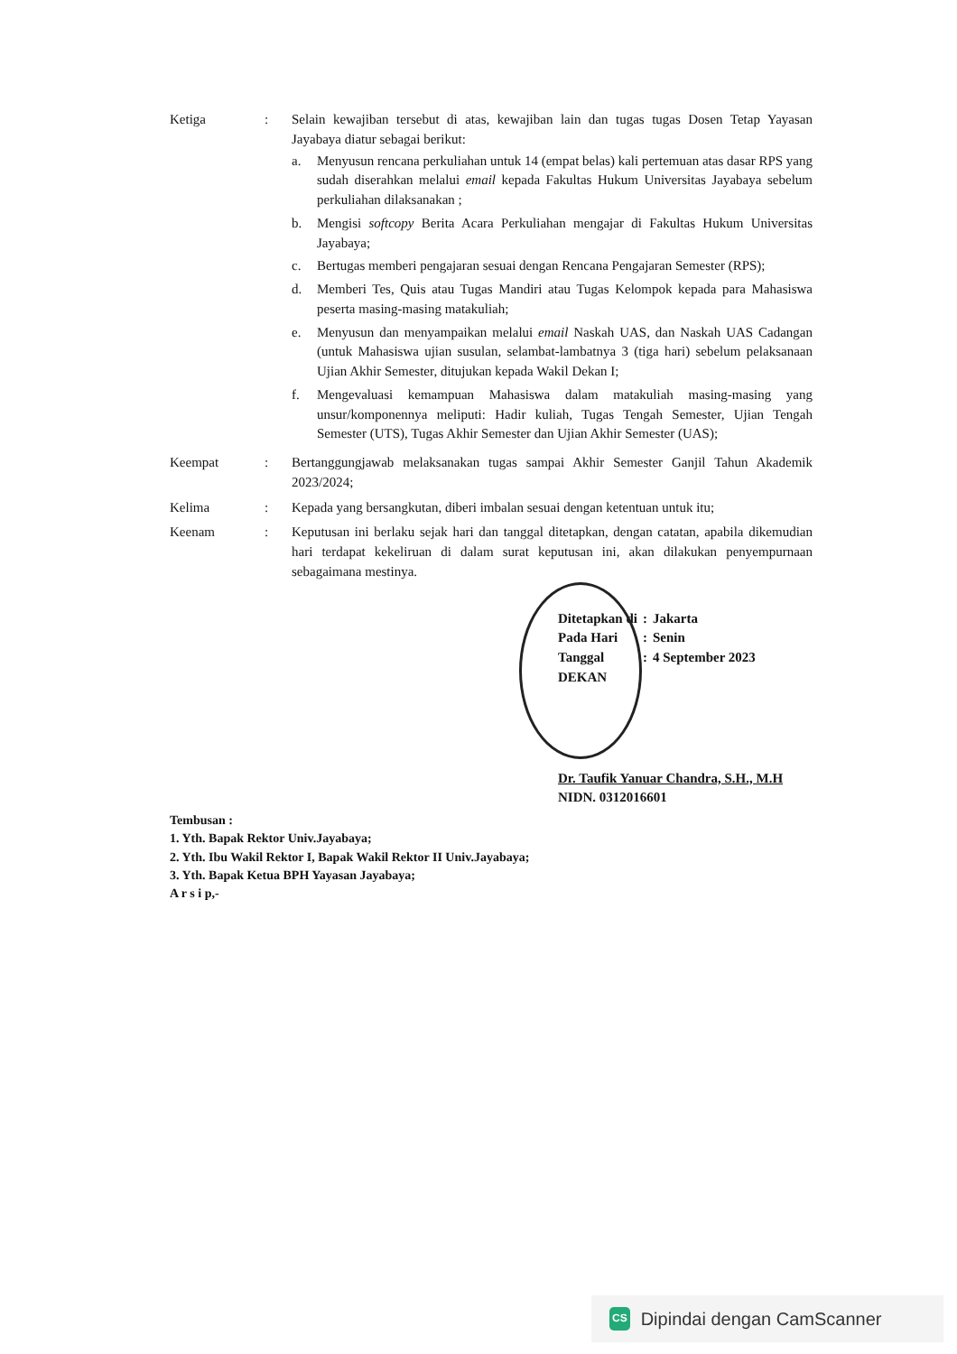Ketiga : Selain kewajiban tersebut di atas, kewajiban lain dan tugas tugas Dosen Tetap Yayasan Jayabaya diatur sebagai berikut:
a. Menyusun rencana perkuliahan untuk 14 (empat belas) kali pertemuan atas dasar RPS yang sudah diserahkan melalui email kepada Fakultas Hukum Universitas Jayabaya sebelum perkuliahan dilaksanakan ;
b. Mengisi softcopy Berita Acara Perkuliahan mengajar di Fakultas Hukum Universitas Jayabaya;
c. Bertugas memberi pengajaran sesuai dengan Rencana Pengajaran Semester (RPS);
d. Memberi Tes, Quis atau Tugas Mandiri atau Tugas Kelompok kepada para Mahasiswa peserta masing-masing matakuliah;
e. Menyusun dan menyampaikan melalui email Naskah UAS, dan Naskah UAS Cadangan (untuk Mahasiswa ujian susulan, selambat-lambatnya 3 (tiga hari) sebelum pelaksanaan Ujian Akhir Semester, ditujukan kepada Wakil Dekan I;
f. Mengevaluasi kemampuan Mahasiswa dalam matakuliah masing-masing yang unsur/komponennya meliputi: Hadir kuliah, Tugas Tengah Semester, Ujian Tengah Semester (UTS), Tugas Akhir Semester dan Ujian Akhir Semester (UAS);
Keempat : Bertanggungjawab melaksanakan tugas sampai Akhir Semester Ganjil Tahun Akademik 2023/2024;
Kelima : Kepada yang bersangkutan, diberi imbalan sesuai dengan ketentuan untuk itu;
Keenam : Keputusan ini berlaku sejak hari dan tanggal ditetapkan, dengan catatan, apabila dikemudian hari terdapat kekeliruan di dalam surat keputusan ini, akan dilakukan penyempurnaan sebagaimana mestinya.
| Ditetapkan di | : | Jakarta |
| Pada Hari | : | Senin |
| Tanggal | : | 4 September 2023 |
| DEKAN | | |
Dr. Taufik Yanuar Chandra, S.H., M.H
NIDN. 0312016601
Tembusan :
1. Yth. Bapak Rektor Univ.Jayabaya;
2. Yth. Ibu Wakil Rektor I, Bapak Wakil Rektor II Univ.Jayabaya;
3. Yth. Bapak Ketua BPH Yayasan Jayabaya;
A r s i p,-
CS Dipindai dengan CamScanner